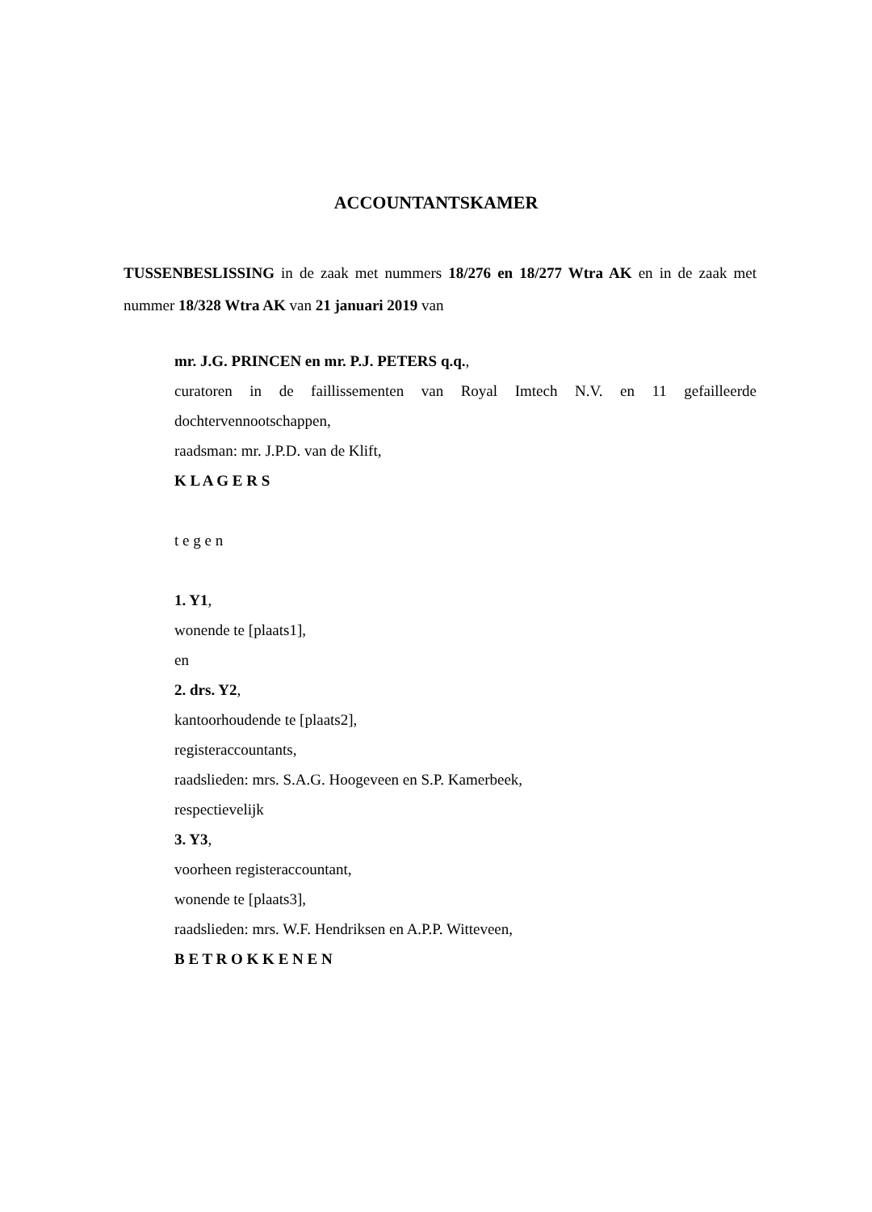ACCOUNTANTSKAMER
TUSSENBESLISSING in de zaak met nummers 18/276 en 18/277 Wtra AK en in de zaak met nummer 18/328 Wtra AK van 21 januari 2019 van
mr. J.G. PRINCEN en mr. P.J. PETERS q.q.,
curatoren in de faillissementen van Royal Imtech N.V. en 11 gefailleerde dochtervennootschappen,
raadsman: mr. J.P.D. van de Klift,
K L A G E R S
t e g e n
1. Y1,
wonende te [plaats1],
en
2. drs. Y2,
kantoorhoudende te [plaats2],
registeraccountants,
raadslieden: mrs. S.A.G. Hoogeveen en S.P. Kamerbeek,
respectievelijk
3. Y3,
voorheen registeraccountant,
wonende te [plaats3],
raadslieden: mrs. W.F. Hendriksen en A.P.P. Witteveen,
B E T R O K K E N E N